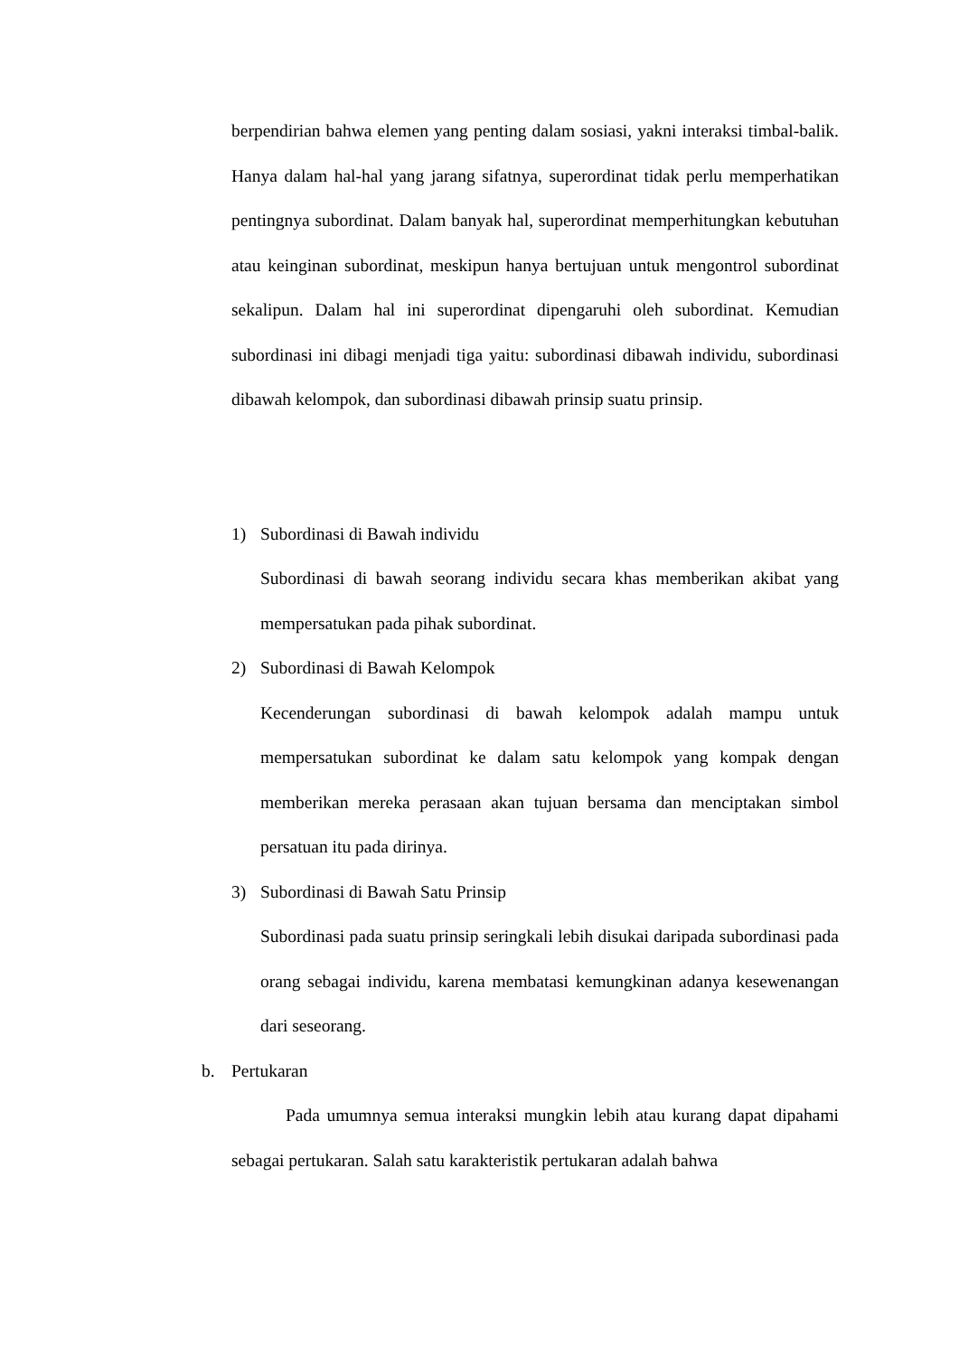berpendirian bahwa elemen yang penting dalam sosiasi, yakni interaksi timbal-balik. Hanya dalam hal-hal yang jarang sifatnya, superordinat tidak perlu memperhatikan pentingnya subordinat. Dalam banyak hal, superordinat memperhitungkan kebutuhan atau keinginan subordinat, meskipun hanya bertujuan untuk mengontrol subordinat sekalipun. Dalam hal ini superordinat dipengaruhi oleh subordinat. Kemudian subordinasi ini dibagi menjadi tiga yaitu: subordinasi dibawah individu, subordinasi dibawah kelompok, dan subordinasi dibawah prinsip suatu prinsip.
1) Subordinasi di Bawah individu
Subordinasi di bawah seorang individu secara khas memberikan akibat yang mempersatukan pada pihak subordinat.
2) Subordinasi di Bawah Kelompok
Kecenderungan subordinasi di bawah kelompok adalah mampu untuk mempersatukan subordinat ke dalam satu kelompok yang kompak dengan memberikan mereka perasaan akan tujuan bersama dan menciptakan simbol persatuan itu pada dirinya.
3) Subordinasi di Bawah Satu Prinsip
Subordinasi pada suatu prinsip seringkali lebih disukai daripada subordinasi pada orang sebagai individu, karena membatasi kemungkinan adanya kesewenangan dari seseorang.
b. Pertukaran
Pada umumnya semua interaksi mungkin lebih atau kurang dapat dipahami sebagai pertukaran. Salah satu karakteristik pertukaran adalah bahwa